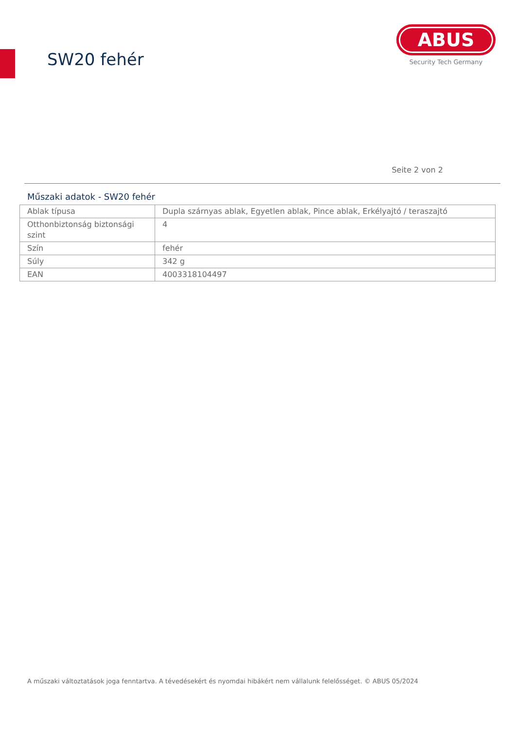SW20 fehér
ABUS
Security Tech Germany
Seite 2 von 2
Műszaki adatok - SW20 fehér
| Ablak típusa | Dupla szárnyas ablak, Egyetlen ablak, Pince ablak, Erkélyajtó / teraszajtó |
| Otthonbiztonság biztonsági szint | 4 |
| Szín | fehér |
| Súly | 342 g |
| EAN | 4003318104497 |
A műszaki változtatások joga fenntartva. A tévedésekért és nyomdai hibákért nem vállalunk felelősséget. © ABUS 05/2024